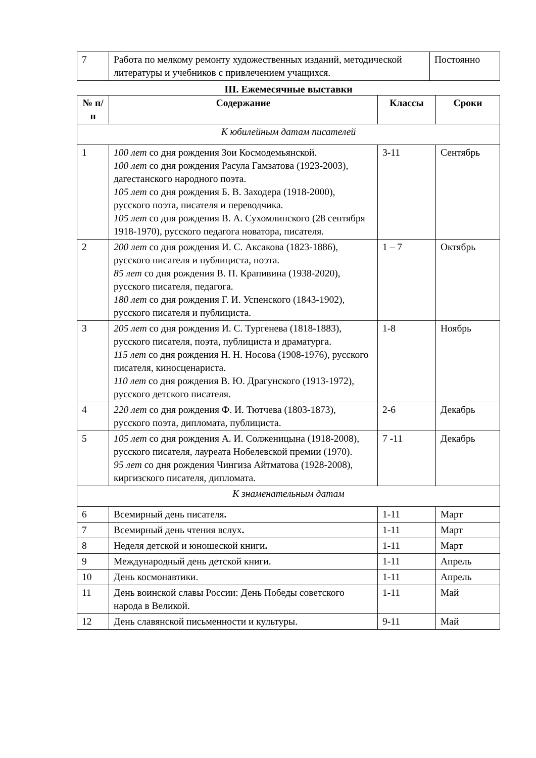| 7 | Работа по мелкому ремонту художественных изданий, методической литературы и учебников с привлечением учащихся. | Постоянно |
III. Ежемесячные выставки
| № п/п | Содержание | Классы | Сроки |
| --- | --- | --- | --- |
| К юбилейным датам писателей | | | |
| 1 | 100 лет со дня рождения Зои Космодемьянской. 100 лет со дня рождения Расула Гамзатова (1923-2003), дагестанского народного поэта. 105 лет со дня рождения Б. В. Заходера (1918-2000), русского поэта, писателя и переводчика. 105 лет со дня рождения В. А. Сухомлинского (28 сентября 1918-1970), русского педагога новатора, писателя. | 3-11 | Сентябрь |
| 2 | 200 лет со дня рождения И. С. Аксакова (1823-1886), русского писателя и публициста, поэта. 85 лет со дня рождения В. П. Крапивина (1938-2020), русского писателя, педагога. 180 лет со дня рождения Г. И. Успенского (1843-1902), русского писателя и публициста. | 1 – 7 | Октябрь |
| 3 | 205 лет со дня рождения И. С. Тургенева (1818-1883), русского писателя, поэта, публициста и драматурга. 115 лет со дня рождения Н. Н. Носова (1908-1976), русского писателя, киносценариста. 110 лет со дня рождения В. Ю. Драгунского (1913-1972), русского детского писателя. | 1-8 | Ноябрь |
| 4 | 220 лет со дня рождения Ф. И. Тютчева (1803-1873), русского поэта, дипломата, публициста. | 2-6 | Декабрь |
| 5 | 105 лет со дня рождения А. И. Солженицына (1918-2008), русского писателя, лауреата Нобелевской премии (1970). 95 лет со дня рождения Чингиза Айтматова (1928-2008), киргизского писателя, дипломата. | 7 -11 | Декабрь |
| К знаменательным датам | | | |
| 6 | Всемирный день писателя . | 1-11 | Март |
| 7 | Всемирный день чтения вслух . | 1-11 | Март |
| 8 | Неделя детской и юношеской книги . | 1-11 | Март |
| 9 | Международный день детской книги. | 1-11 | Апрель |
| 10 | День космонавтики. | 1-11 | Апрель |
| 11 | День воинской славы России: День Победы советского народа в Великой. | 1-11 | Май |
| 12 | День славянской письменности и культуры. | 9-11 | Май |